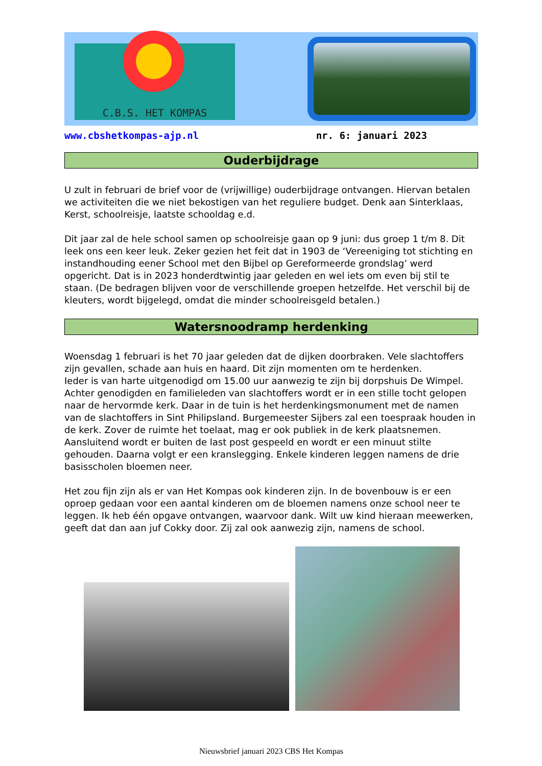C.B.S. HET KOMPAS
www.cbshetkompas-ajp.nl nr. 6: januari 2023
Ouderbijdrage
U zult in februari de brief voor de (vrijwillige) ouderbijdrage ontvangen. Hiervan betalen we activiteiten die we niet bekostigen van het reguliere budget. Denk aan Sinterklaas, Kerst, schoolreisje, laatste schooldag e.d.
Dit jaar zal de hele school samen op schoolreisje gaan op 9 juni: dus groep 1 t/m 8. Dit leek ons een keer leuk. Zeker gezien het feit dat in 1903 de ‘Vereeniging tot stichting en instandhouding eener School met den Bijbel op Gereformeerde grondslag’ werd opgericht. Dat is in 2023 honderdtwintig jaar geleden en wel iets om even bij stil te staan. (De bedragen blijven voor de verschillende groepen hetzelfde. Het verschil bij de kleuters, wordt bijgelegd, omdat die minder schoolreisgeld betalen.)
Watersnoodramp herdenking
Woensdag 1 februari is het 70 jaar geleden dat de dijken doorbraken. Vele slachtoffers zijn gevallen, schade aan huis en haard. Dit zijn momenten om te herdenken.
Ieder is van harte uitgenodigd om 15.00 uur aanwezig te zijn bij dorpshuis De Wimpel. Achter genodigden en familieleden van slachtoffers wordt er in een stille tocht gelopen naar de hervormde kerk. Daar in de tuin is het herdenkingsmonument met de namen van de slachtoffers in Sint Philipsland. Burgemeester Sijbers zal een toespraak houden in de kerk. Zover de ruimte het toelaat, mag er ook publiek in de kerk plaatsnemen. Aansluitend wordt er buiten de last post gespeeld en wordt er een minuut stilte gehouden. Daarna volgt er een kranslegging. Enkele kinderen leggen namens de drie basisscholen bloemen neer.
Het zou fijn zijn als er van Het Kompas ook kinderen zijn. In de bovenbouw is er een oproep gedaan voor een aantal kinderen om de bloemen namens onze school neer te leggen. Ik heb één opgave ontvangen, waarvoor dank. Wilt uw kind hieraan meewerken, geeft dat dan aan juf Cokky door. Zij zal ook aanwezig zijn, namens de school.
Nieuwsbrief januari 2023 CBS Het Kompas